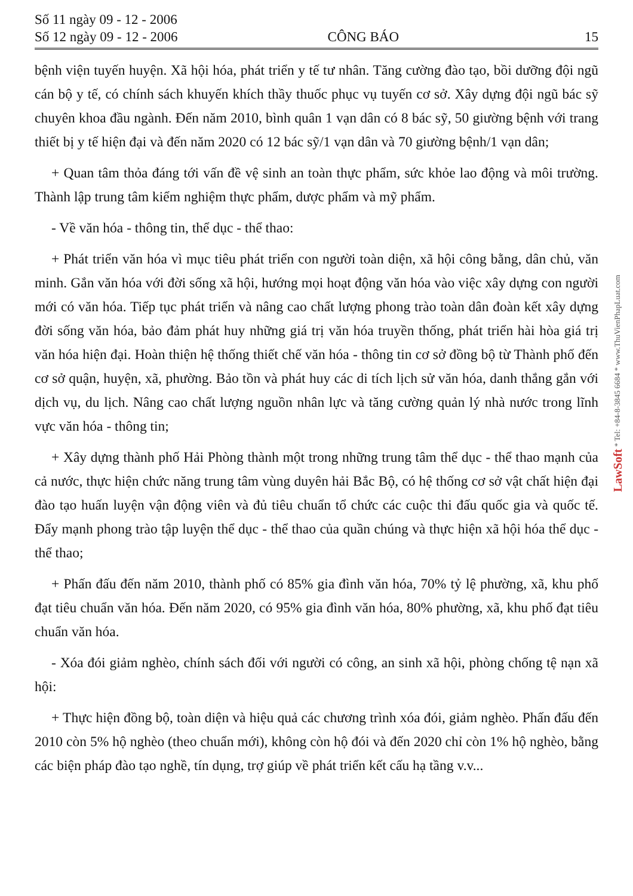Số 11 ngày 09 - 12 - 2006
Số 12 ngày 09 - 12 - 2006
CÔNG BÁO
15
bệnh viện tuyến huyện. Xã hội hóa, phát triển y tế tư nhân. Tăng cường đào tạo, bồi dưỡng đội ngũ cán bộ y tế, có chính sách khuyến khích thầy thuốc phục vụ tuyến cơ sở. Xây dựng đội ngũ bác sỹ chuyên khoa đầu ngành. Đến năm 2010, bình quân 1 vạn dân có 8 bác sỹ, 50 giường bệnh với trang thiết bị y tế hiện đại và đến năm 2020 có 12 bác sỹ/1 vạn dân và 70 giường bệnh/1 vạn dân;
+ Quan tâm thỏa đáng tới vấn đề vệ sinh an toàn thực phẩm, sức khỏe lao động và môi trường. Thành lập trung tâm kiểm nghiệm thực phẩm, dược phẩm và mỹ phẩm.
- Về văn hóa - thông tin, thể dục - thể thao:
+ Phát triển văn hóa vì mục tiêu phát triển con người toàn diện, xã hội công bằng, dân chủ, văn minh. Gắn văn hóa với đời sống xã hội, hướng mọi hoạt động văn hóa vào việc xây dựng con người mới có văn hóa. Tiếp tục phát triển và nâng cao chất lượng phong trào toàn dân đoàn kết xây dựng đời sống văn hóa, bảo đảm phát huy những giá trị văn hóa truyền thống, phát triển hài hòa giá trị văn hóa hiện đại. Hoàn thiện hệ thống thiết chế văn hóa - thông tin cơ sở đồng bộ từ Thành phố đến cơ sở quận, huyện, xã, phường. Bảo tồn và phát huy các di tích lịch sử văn hóa, danh thắng gắn với dịch vụ, du lịch. Nâng cao chất lượng nguồn nhân lực và tăng cường quản lý nhà nước trong lĩnh vực văn hóa - thông tin;
+ Xây dựng thành phố Hải Phòng thành một trong những trung tâm thể dục - thể thao mạnh của cả nước, thực hiện chức năng trung tâm vùng duyên hải Bắc Bộ, có hệ thống cơ sở vật chất hiện đại đào tạo huấn luyện vận động viên và đủ tiêu chuẩn tổ chức các cuộc thi đấu quốc gia và quốc tế. Đẩy mạnh phong trào tập luyện thể dục - thể thao của quần chúng và thực hiện xã hội hóa thể dục - thể thao;
+ Phấn đấu đến năm 2010, thành phố có 85% gia đình văn hóa, 70% tỷ lệ phường, xã, khu phố đạt tiêu chuẩn văn hóa. Đến năm 2020, có 95% gia đình văn hóa, 80% phường, xã, khu phố đạt tiêu chuẩn văn hóa.
- Xóa đói giảm nghèo, chính sách đối với người có công, an sinh xã hội, phòng chống tệ nạn xã hội:
+ Thực hiện đồng bộ, toàn diện và hiệu quả các chương trình xóa đói, giảm nghèo. Phấn đấu đến 2010 còn 5% hộ nghèo (theo chuẩn mới), không còn hộ đói và đến 2020 chỉ còn 1% hộ nghèo, bằng các biện pháp đào tạo nghề, tín dụng, trợ giúp về phát triển kết cấu hạ tầng v.v...
LawSoft * Tel: +84-8-3845 6684 * www.ThuVienPhapLuat.com